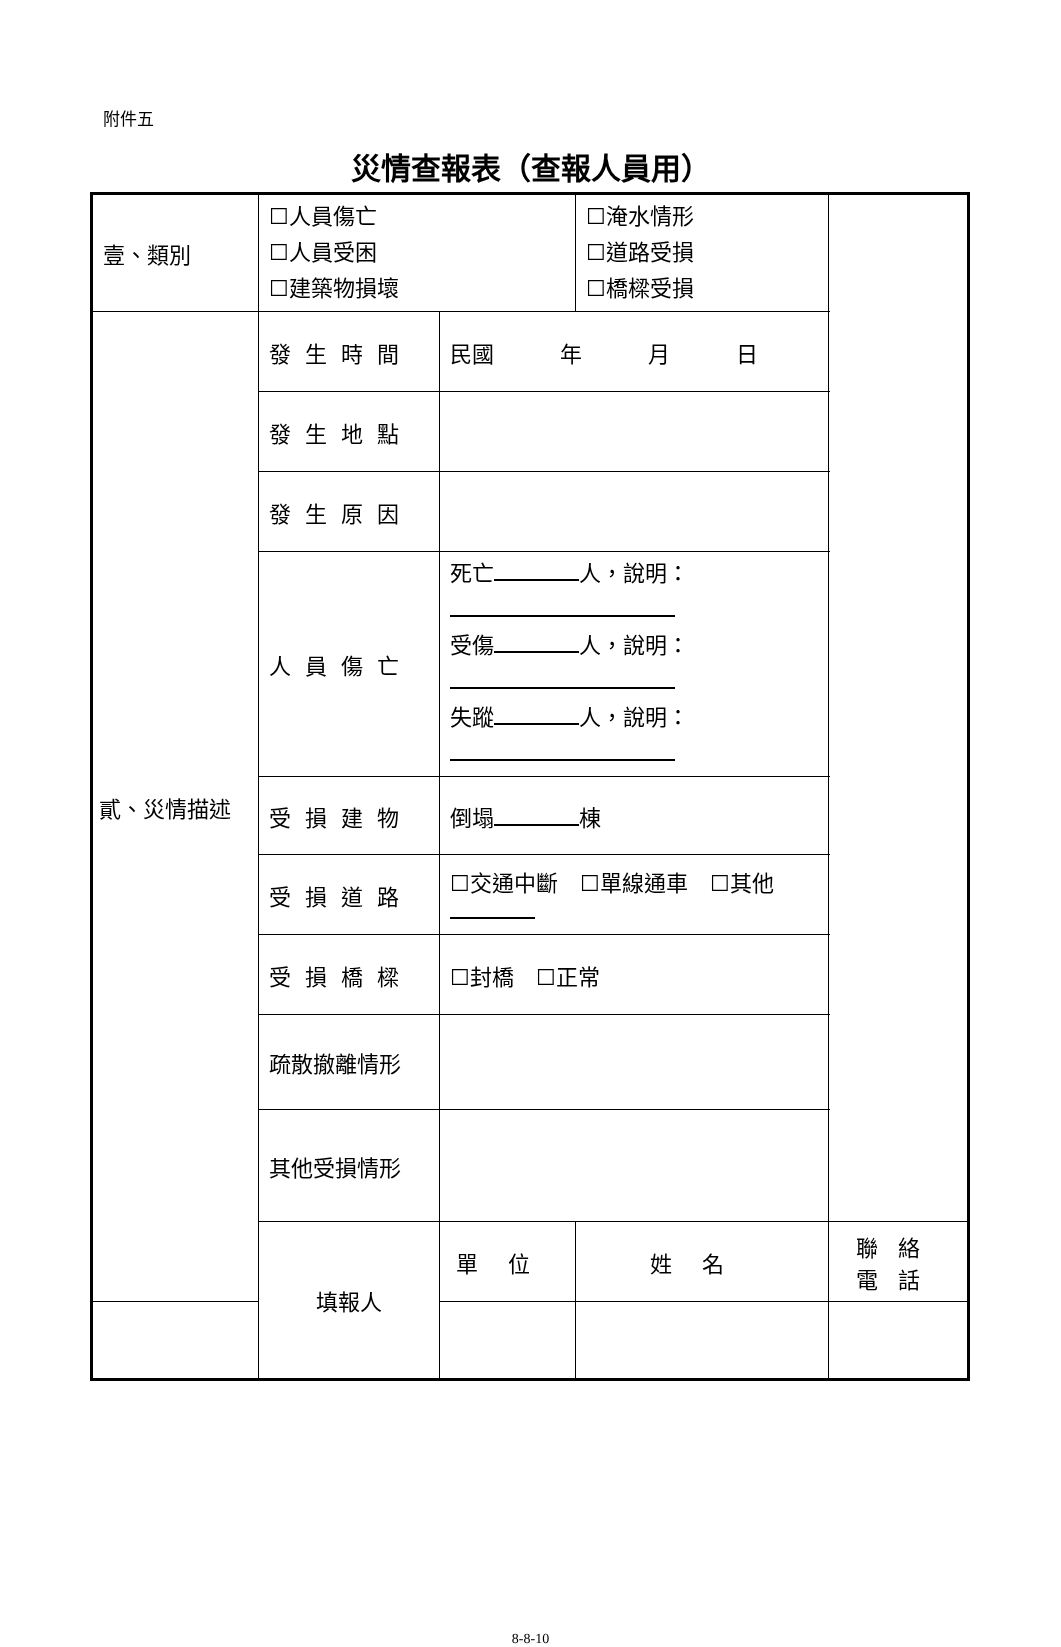附件五
災情查報表（查報人員用）
| 壹、類別 | ☐人員傷亡 ☐人員受困 ☐建築物損壞 | | ☐淹水情形 ☐道路受損 ☐橋樑受損 | |
| 貳、災情描述 | 發生時間 | 民國 年 月 日 | | |
| | 發生地點 | | | |
| | 發生原因 | | | |
| | 人員傷亡 | 死亡 人，說明： 受傷 人，說明： 失蹤 人，說明： | | |
| | 受損建物 | 倒塌 棟 | | |
| | 受損道路 | ☐交通中斷 ☐單線通車 ☐其他 | | |
| | 受損橋樑 | ☐封橋 ☐正常 | | |
| | 疏散撤離情形 | | | |
| | 其他受損情形 | | | |
| | 填報人 | 單位 | 姓名 | 聯絡電話 |
8-8-10